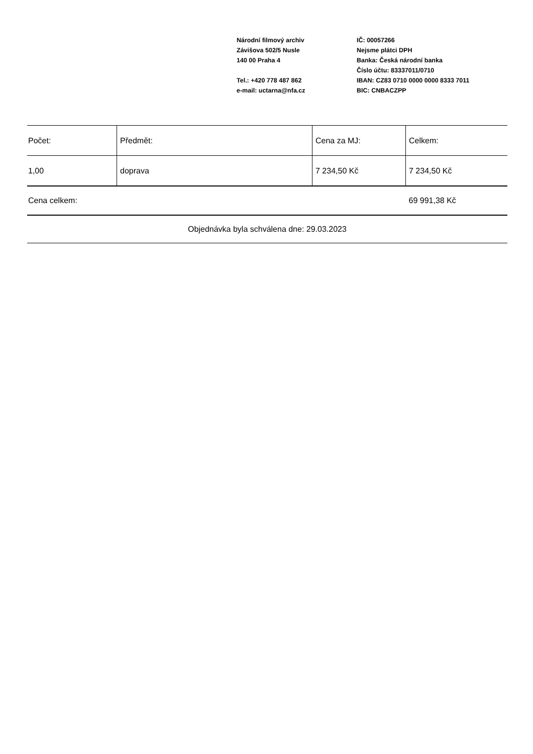Národní filmový archiv
Závišova 502/5 Nusle
140 00 Praha 4
Tel.: +420 778 487 862
e-mail: uctarna@nfa.cz
IČ: 00057266
Nejsme plátci DPH
Banka: Česká národní banka
Číslo účtu: 83337011/0710
IBAN: CZ83 0710 0000 0000 8333 7011
BIC: CNBACZPP
| Počet: | Předmět: | Cena za MJ: | Celkem: |
| --- | --- | --- | --- |
| 1,00 | doprava | 7 234,50 Kč | 7 234,50 Kč |
| Cena celkem: | | | 69 991,38 Kč |
| Objednávka byla schválena dne: 29.03.2023 | | | |